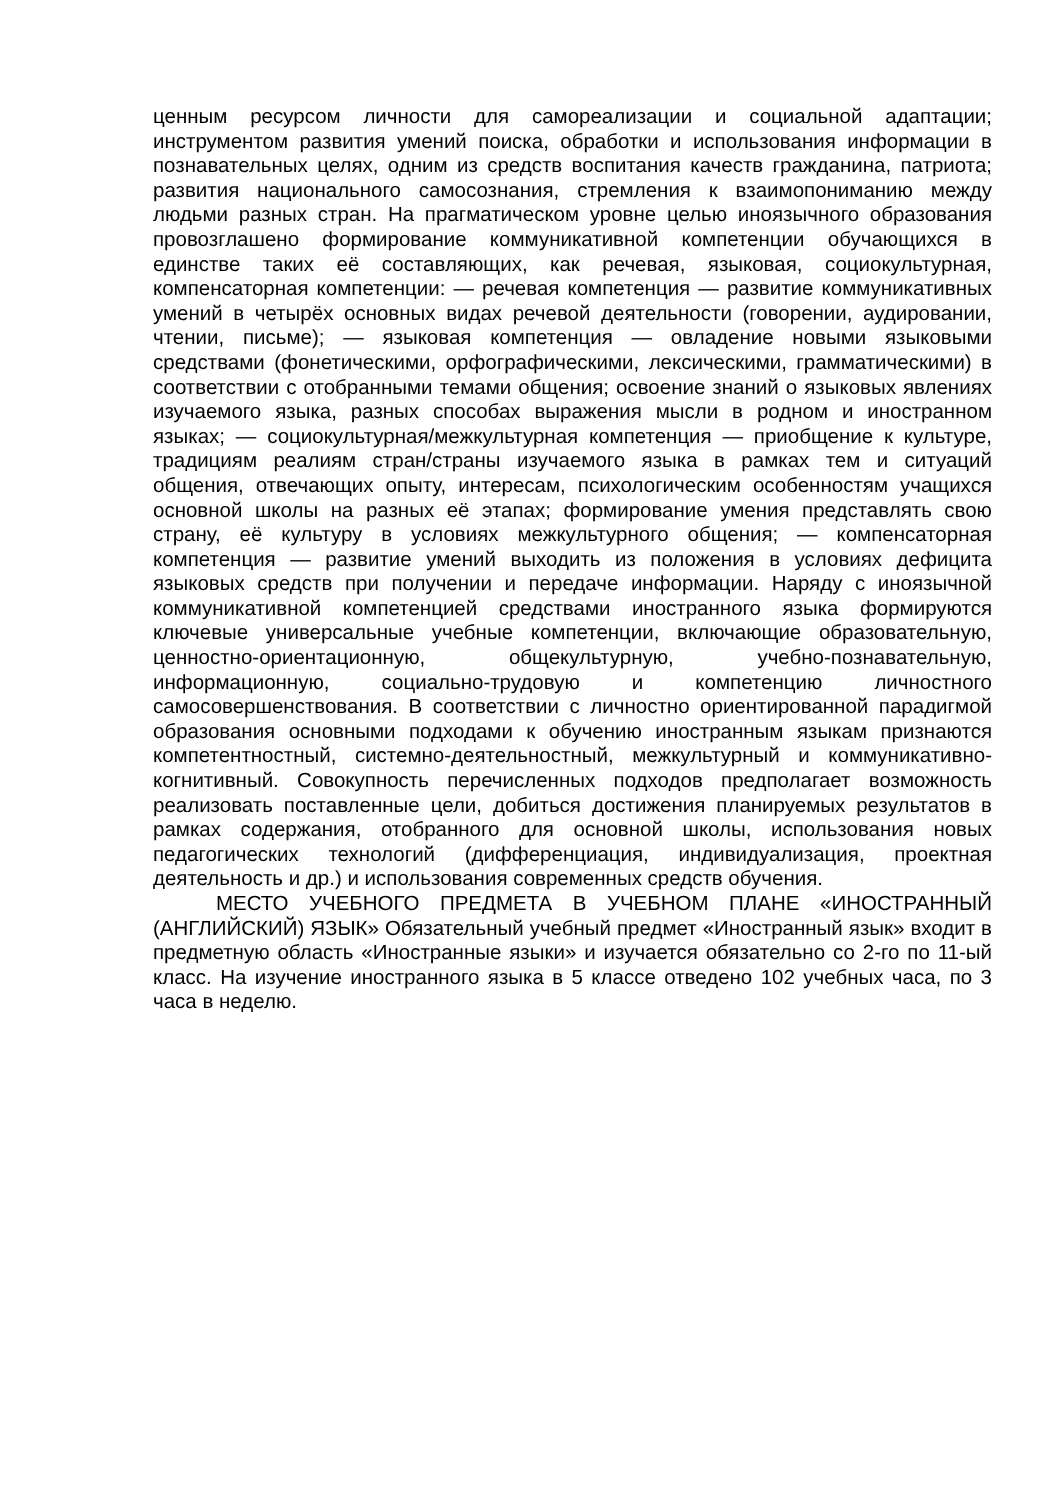ценным ресурсом личности для самореализации и социальной адаптации; инструментом развития умений поиска, обработки и использования информации в познавательных целях, одним из средств воспитания качеств гражданина, патриота; развития национального самосознания, стремления к взаимопониманию между людьми разных стран. На прагматическом уровне целью иноязычного образования провозглашено формирование коммуникативной компетенции обучающихся в единстве таких её составляющих, как речевая, языковая, социокультурная, компенсаторная компетенции: — речевая компетенция — развитие коммуникативных умений в четырёх основных видах речевой деятельности (говорении, аудировании, чтении, письме); — языковая компетенция — овладение новыми языковыми средствами (фонетическими, орфографическими, лексическими, грамматическими) в соответствии с отобранными темами общения; освоение знаний о языковых явлениях изучаемого языка, разных способах выражения мысли в родном и иностранном языках; — социокультурная/межкультурная компетенция — приобщение к культуре, традициям реалиям стран/страны изучаемого языка в рамках тем и ситуаций общения, отвечающих опыту, интересам, психологическим особенностям учащихся основной школы на разных её этапах; формирование умения представлять свою страну, её культуру в условиях межкультурного общения; — компенсаторная компетенция — развитие умений выходить из положения в условиях дефицита языковых средств при получении и передаче информации. Наряду с иноязычной коммуникативной компетенцией средствами иностранного языка формируются ключевые универсальные учебные компетенции, включающие образовательную, ценностно-ориентационную, общекультурную, учебно-познавательную, информационную, социально-трудовую и компетенцию личностного самосовершенствования. В соответствии с личностно ориентированной парадигмой образования основными подходами к обучению иностранным языкам признаются компетентностный, системно-деятельностный, межкультурный и коммуникативно-когнитивный. Совокупность перечисленных подходов предполагает возможность реализовать поставленные цели, добиться достижения планируемых результатов в рамках содержания, отобранного для основной школы, использования новых педагогических технологий (дифференциация, индивидуализация, проектная деятельность и др.) и использования современных средств обучения.
МЕСТО УЧЕБНОГО ПРЕДМЕТА В УЧЕБНОМ ПЛАНЕ «ИНОСТРАННЫЙ (АНГЛИЙСКИЙ) ЯЗЫК» Обязательный учебный предмет «Иностранный язык» входит в предметную область «Иностранные языки» и изучается обязательно со 2-го по 11-ый класс. На изучение иностранного языка в 5 классе отведено 102 учебных часа, по 3 часа в неделю.